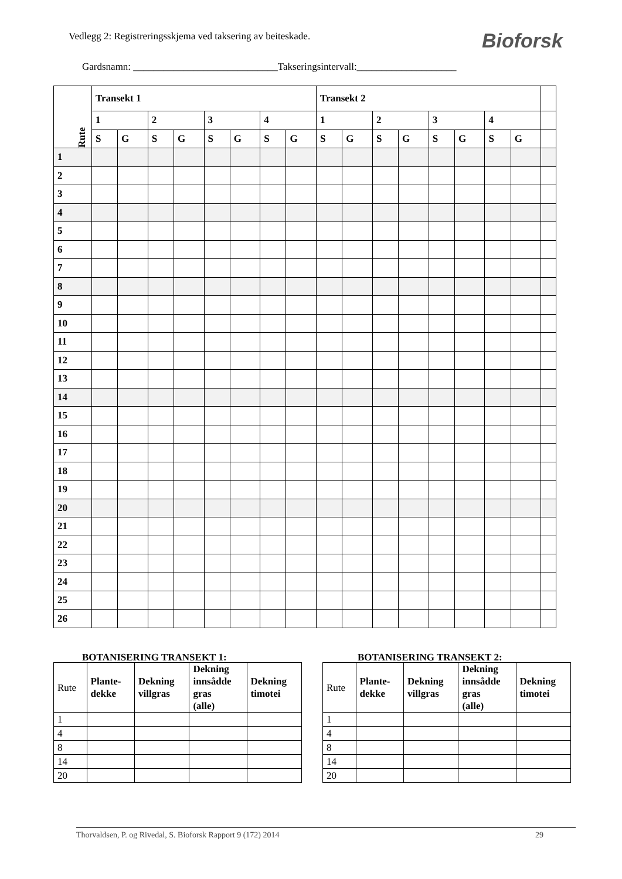Vedlegg 2: Registreringsskjema ved taksering av beiteskade.
Bioforsk
Gardsnamn: _____________________________Takseringsintervall:____________________
| Rute | Transekt 1 | | | | | | | | Transekt 2 | | | | | | | | |
| | 1 | | 2 | | 3 | | 4 | | 1 | | 2 | | 3 | | 4 | | |
| | S | G | S | G | S | G | S | G | S | G | S | G | S | G | S | G | |
| 1 | | | | | | | | | | | | | | | | | |
| 2 | | | | | | | | | | | | | | | | | |
| 3 | | | | | | | | | | | | | | | | | |
| 4 | | | | | | | | | | | | | | | | | |
| 5 | | | | | | | | | | | | | | | | | |
| 6 | | | | | | | | | | | | | | | | | |
| 7 | | | | | | | | | | | | | | | | | |
| 8 | | | | | | | | | | | | | | | | | |
| 9 | | | | | | | | | | | | | | | | | |
| 10 | | | | | | | | | | | | | | | | | |
| 11 | | | | | | | | | | | | | | | | | |
| 12 | | | | | | | | | | | | | | | | | |
| 13 | | | | | | | | | | | | | | | | | |
| 14 | | | | | | | | | | | | | | | | | |
| 15 | | | | | | | | | | | | | | | | | |
| 16 | | | | | | | | | | | | | | | | | |
| 17 | | | | | | | | | | | | | | | | | |
| 18 | | | | | | | | | | | | | | | | | |
| 19 | | | | | | | | | | | | | | | | | |
| 20 | | | | | | | | | | | | | | | | | |
| 21 | | | | | | | | | | | | | | | | | |
| 22 | | | | | | | | | | | | | | | | | |
| 23 | | | | | | | | | | | | | | | | | |
| 24 | | | | | | | | | | | | | | | | | |
| 25 | | | | | | | | | | | | | | | | | |
| 26 | | | | | | | | | | | | | | | | | |
BOTANISERING TRANSEKT 1:
| Rute | Plante- dekke | Dekning villgras | Dekning innsådde gras (alle) | Dekning timotei |
| --- | --- | --- | --- | --- |
| 1 | | | | |
| 4 | | | | |
| 8 | | | | |
| 14 | | | | |
| 20 | | | | |
BOTANISERING TRANSEKT 2:
| Rute | Plante- dekke | Dekning villgras | Dekning innsådde gras (alle) | Dekning timotei |
| --- | --- | --- | --- | --- |
| 1 | | | | |
| 4 | | | | |
| 8 | | | | |
| 14 | | | | |
| 20 | | | | |
Thorvaldsen, P. og Rivedal, S. Bioforsk Rapport 9 (172) 2014 29